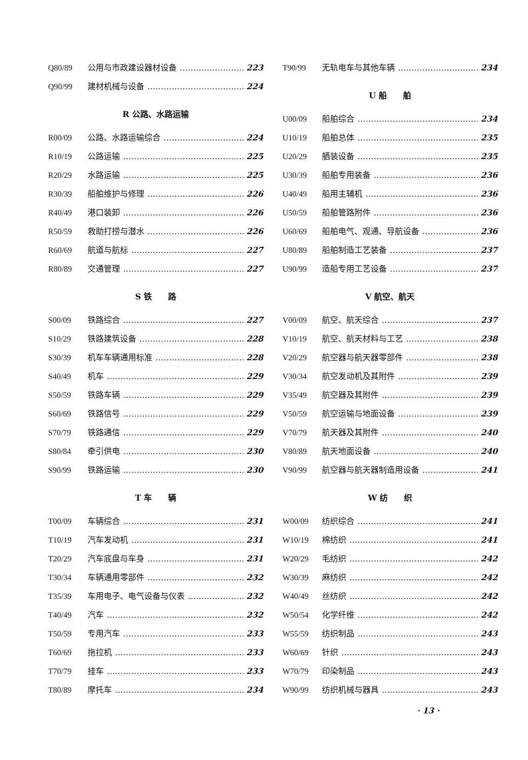Q80/89 公用与市政建设器材设备 223
Q90/99 建材机械与设备 224
R 公路、水路运输
R00/09 公路、水路运输综合 224
R10/19 公路运输 225
R20/29 水路运输 225
R30/39 船舶维护与修理 226
R40/49 港口装卸 226
R50/59 救助打捞与潜水 226
R60/69 航道与航标 227
R80/89 交通管理 227
S 铁　　路
S00/09 铁路综合 227
S10/29 铁路建筑设备 228
S30/39 机车车辆通用标准 228
S40/49 机车 229
S50/59 铁路车辆 229
S60/69 铁路信号 229
S70/79 铁路通信 229
S80/84 牵引供电 230
S90/99 铁路运输 230
T 车　　辆
T00/09 车辆综合 231
T10/19 汽车发动机 231
T20/29 汽车底盘与车身 231
T30/34 车辆通用零部件 232
T35/39 车用电子、电气设备与仪表 232
T40/49 汽车 232
T50/59 专用汽车 233
T60/69 拖拉机 233
T70/79 挂车 233
T80/89 摩托车 234
T90/99 无轨电车与其他车辆 234
U 船　　舶
U00/09 船舶综合 234
U10/19 船舶总体 235
U20/29 舾装设备 235
U30/39 船舶专用装备 236
U40/49 船用主辅机 236
U50/59 船舶管路附件 236
U60/69 船舶电气、观通、导航设备 236
U80/89 船舶制造工艺装备 237
U90/99 造船专用工艺设备 237
V 航空、航天
V00/09 航空、航天综合 237
V10/19 航空、航天材料与工艺 238
V20/29 航空器与航天器零部件 238
V30/34 航空发动机及其附件 239
V35/49 航空器及其附件 239
V50/59 航空运输与地面设备 239
V70/79 航天器及其附件 240
V80/89 航天地面设备 240
V90/99 航空器与航天器制造用设备 241
W 纺　　织
W00/09 纺织综合 241
W10/19 棉纺织 241
W20/29 毛纺织 242
W30/39 麻纺织 242
W40/49 丝纺织 242
W50/54 化学纤维 242
W55/59 纺织制品 243
W60/69 针织 243
W70/79 印染制品 243
W90/99 纺织机械与器具 243
· 13 ·